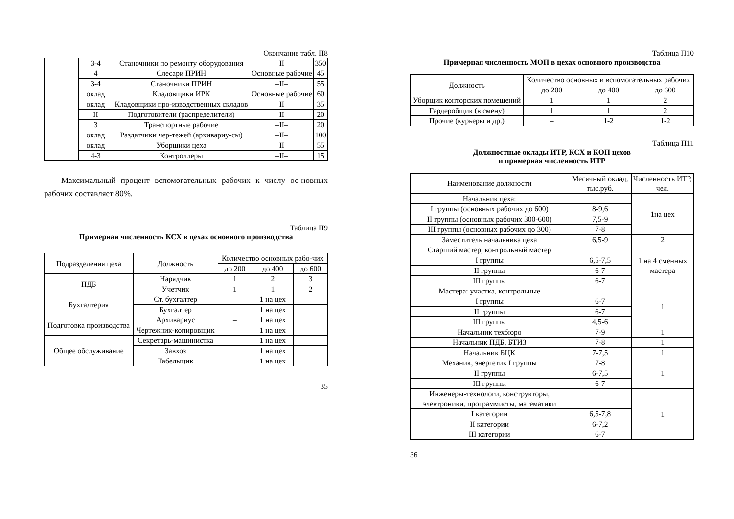Окончание табл. П8
| | 3-4 | Станочники по ремонту оборудования | –ІІ– | 350 |
| | 4 | Слесари ПРИН | Основные рабочие | 45 |
| | 3-4 | Станочники ПРИН | –ІІ– | 55 |
| | оклад | Кладовщики ИРК | Основные рабочие | 60 |
| | оклад | Кладовщики про-изводственных складов | –ІІ– | 35 |
| | –ІІ– | Подготовители (распределители) | –ІІ– | 20 |
| | 3 | Транспортные рабочие | –ІІ– | 20 |
| | оклад | Раздатчики чер-тежей (архивариу-сы) | –ІІ– | 100 |
| | оклад | Уборщики цеха | –ІІ– | 55 |
| | 4-3 | Контроллеры | –ІІ– | 15 |
Максимальный процент вспомогательных рабочих к числу ос-новных рабочих составляет 80%.
Таблица П9
Примерная численность КСХ в цехах основного производства
| Подразделения цеха | Должность | Количество основных рабо-чих | | |
| | | до 200 | до 400 | до 600 |
| ПДБ | Нарядчик | 1 | 2 | 3 |
| | Учетчик | 1 | 1 | 2 |
| Бухгалтерия | Ст. бухгалтер | – | 1 на цех | |
| | Бухгалтер | | 1 на цех | |
| Подготовка производства | Архивариус | – | 1 на цех | |
| | Чертежник-копировщик | | 1 на цех | |
| Общее обслуживание | Секретарь-машинистка | | 1 на цех | |
| | Завхоз | | 1 на цех | |
| | Табельщик | | 1 на цех | |
35
Таблица П10
Примерная численность МОП в цехах основного производства
| Должность | Количество основных и вспомогательных рабочих | | |
| | до 200 | до 400 | до 600 |
| Уборщик конторских помещений | 1 | 1 | 2 |
| Гардеробщик (в смену) | 1 | 1 | 2 |
| Прочие (курьеры и др.) | – | 1-2 | 1-2 |
Таблица П11
Должностные оклады ИТР, КСХ и КОП цехов
и примерная численность ИТР
| Наименование должности | Месячный оклад, тыс.руб. | Численность ИТР, чел. |
| Начальник цеха: | | 1на цех |
| I группы (основных рабочих до 600) | 8-9,6 | |
| II группы (основных рабочих 300-600) | 7,5-9 | |
| III группы (основных рабочих до 300) | 7-8 | |
| Заместитель начальника цеха | 6,5-9 | 2 |
| Старший мастер, контрольный мастер | | 1 на 4 сменных мастера |
| I группы | 6,5-7,5 | |
| II группы | 6-7 | |
| III группы | 6-7 | |
| Мастера: участка, контрольные | | 1 |
| I группы | 6-7 | |
| II группы | 6-7 | |
| III группы | 4,5-6 | |
| Начальник техбюро | 7-9 | 1 |
| Начальник ПДБ, БТИЗ | 7-8 | 1 |
| Начальник БЦК | 7-7,5 | 1 |
| Механик, энергетик I группы | 7-8 | 1 |
| II группы | 6-7,5 | |
| III группы | 6-7 | |
| Инженеры-технологи, конструкторы, электроники, программисты, математики | | 1 |
| I категории | 6,5-7,8 | |
| II категории | 6-7,2 | |
| III категории | 6-7 | |
36